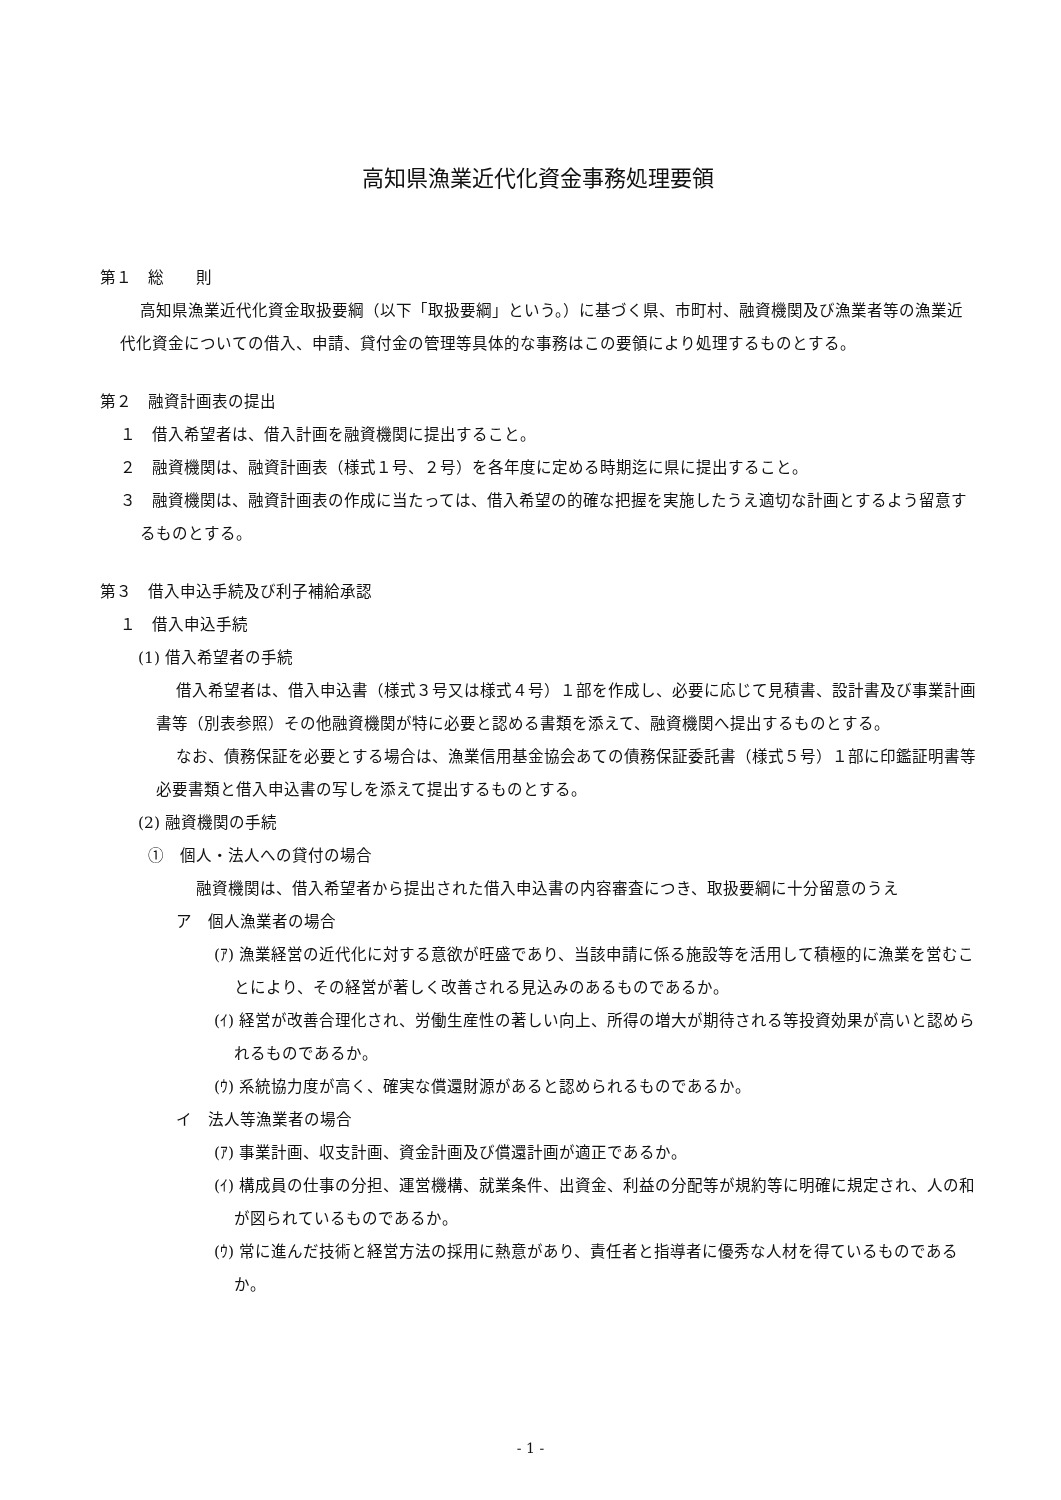高知県漁業近代化資金事務処理要領
第１　総　　則
高知県漁業近代化資金取扱要綱（以下「取扱要綱」という。）に基づく県、市町村、融資機関及び漁業者等の漁業近代化資金についての借入、申請、貸付金の管理等具体的な事務はこの要領により処理するものとする。
第２　融資計画表の提出
１　借入希望者は、借入計画を融資機関に提出すること。
２　融資機関は、融資計画表（様式１号、２号）を各年度に定める時期迄に県に提出すること。
３　融資機関は、融資計画表の作成に当たっては、借入希望の的確な把握を実施したうえ適切な計画とするよう留意するものとする。
第３　借入申込手続及び利子補給承認
１　借入申込手続
(1) 借入希望者の手続
借入希望者は、借入申込書（様式３号又は様式４号）１部を作成し、必要に応じて見積書、設計書及び事業計画書等（別表参照）その他融資機関が特に必要と認める書類を添えて、融資機関へ提出するものとする。
なお、債務保証を必要とする場合は、漁業信用基金協会あての債務保証委託書（様式５号）１部に印鑑証明書等必要書類と借入申込書の写しを添えて提出するものとする。
(2) 融資機関の手続
①　個人・法人への貸付の場合
融資機関は、借入希望者から提出された借入申込書の内容審査につき、取扱要綱に十分留意のうえ
ア　個人漁業者の場合
(ｱ) 漁業経営の近代化に対する意欲が旺盛であり、当該申請に係る施設等を活用して積極的に漁業を営むことにより、その経営が著しく改善される見込みのあるものであるか。
(ｲ) 経営が改善合理化され、労働生産性の著しい向上、所得の増大が期待される等投資効果が高いと認められるものであるか。
(ｳ) 系統協力度が高く、確実な償還財源があると認められるものであるか。
イ　法人等漁業者の場合
(ｱ) 事業計画、収支計画、資金計画及び償還計画が適正であるか。
(ｲ) 構成員の仕事の分担、運営機構、就業条件、出資金、利益の分配等が規約等に明確に規定され、人の和が図られているものであるか。
(ｳ) 常に進んだ技術と経営方法の採用に熱意があり、責任者と指導者に優秀な人材を得ているものであるか。
- 1 -